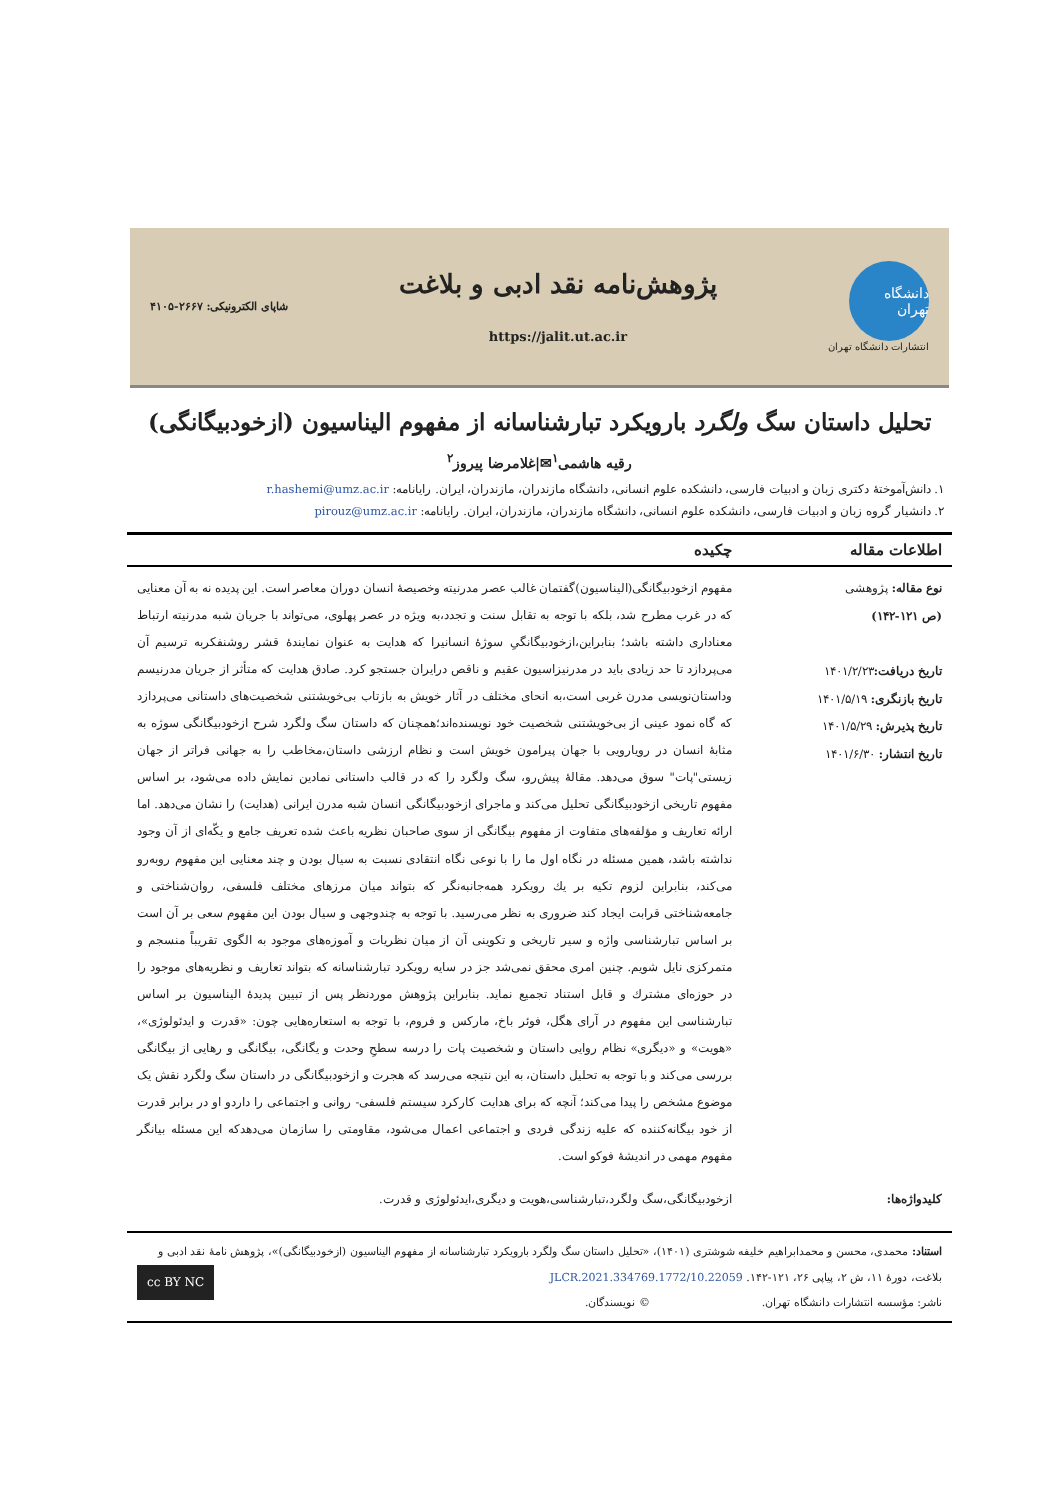دانشگاه تهران
انتشارات دانشگاه تهران
پژوهش‌نامه نقد ادبی و بلاغت
https://jalit.ut.ac.ir
شاپای الکترونیکی: ۲۶۶۷-۴۱۰۵
تحلیل داستان سگ ولگرد بارویکرد تبارشناسانه از مفهوم الیناسیون (ازخودبیگانگی)
رقیه هاشمی<sup>۱</sup>✉|غلامرضا پیروز<sup>۲</sup>
۱. دانش‌آموختهٔ دکتری زبان و ادبیات فارسی، دانشکده علوم انسانی، دانشگاه مازندران، مازندران، ایران. رایانامه: r.hashemi@umz.ac.ir
۲. دانشیار گروه زبان و ادبیات فارسی، دانشکده علوم انسانی، دانشگاه مازندران، مازندران، ایران. رایانامه: pirouz@umz.ac.ir
اطلاعات مقاله چکیده
نوع مقاله: پژوهشی
(ص ۱۲۱-۱۴۲)
تاریخ دریافت: ۱۴۰۱/۲/۲۳
تاریخ بازنگری: ۱۴۰۱/۵/۱۹
تاریخ پذیرش: ۱۴۰۱/۵/۲۹
تاریخ انتشار: ۱۴۰۱/۶/۳۰
مفهوم ازخودبیگانگی(الیناسیون)گفتمان غالب عصر مدرنیته وخصیصهٔ انسان دوران معاصر است. این پدیده نه به آن معنایی که در غرب مطرح شد، بلکه با توجه به تقابل سنت و تجدد،به ویژه در عصر پهلوی، می‌تواند با جریان شبه مدرنیته ارتباط معناداری داشته باشد؛ بنابراین،ازخودبیگانگیِ سوژهٔ انسانیرا که هدایت به عنوان نمایندهٔ قشر روشنفکربه ترسیم آن می‌پردازد تا حد زیادی باید در مدرنیزاسیون عقیم و ناقص درایران جستجو کرد. صادق هدایت که متأثر از جریان مدرنیسم وداستان‌نویسی مدرن غربی است،به انحای مختلف در آثار خویش به بازتاب بی‌خویشتنی شخصیت‌های داستانی می‌پردازد که گاه نمود عینی از بی‌خویشتنی شخصیت خود نویسنده‌اند؛همچنان که داستان سگ ولگرد شرح ازخودبیگانگی سوژه به مثابهٔ انسان در رویارویی با جهان پیرامون خویش است و نظام ارزشی داستان،مخاطب را به جهانی فراتر از جهان زیستی"پات" سوق می‌دهد. مقالهٔ پیش‌رو، سگ ولگرد را که در قالب داستانی نمادین نمایش داده می‌شود، بر اساس مفهوم تاریخی ازخودبیگانگی تحلیل می‌کند و ماجرای ازخودبیگانگی انسان شبه مدرن ایرانی (هدایت) را نشان می‌دهد. اما ارائه تعاریف و مؤلفه‌های متفاوت از مفهوم بیگانگی از سوی صاحبان نظریه باعث شده تعریف جامع و یکّه‌ای از آن وجود نداشته باشد، همین مسئله در نگاه اول ما را با نوعی نگاه انتقادی نسبت به سیال بودن و چند معنایی این مفهوم روبه‌رو می‌کند، بنابراین لزوم تکیه بر یك رویکرد همه‌جانبه‌نگر که بتواند میان مرزهای مختلف فلسفی، روان‌شناختی و جامعه‌شناختی قرابت ایجاد کند ضروری به نظر می‌رسید. با توجه به چندوجهی و سیال بودن این مفهوم سعی بر آن است بر اساس تبارشناسی واژه و سیر تاریخی و تکوینی آن از میان نظریات و آموزه‌های موجود به الگوی تقریباً منسجم و متمرکزی نایل شویم. چنین امری محقق نمی‌شد جز در سایه رویکرد تبارشناسانه که بتواند تعاریف و نظریه‌های موجود را در حوزه‌ای مشترك و قابل استناد تجمیع نماید. بنابراین پژوهش موردنظر پس از تبیین پدیدهٔ الیناسیون بر اساس تبارشناسی این مفهوم در آرای هگل، فوئر باخ، مارکس و فروم، با توجه به استعاره‌هایی چون: «قدرت و ایدئولوژی»، «هویت» و «دیگری» نظام روایی داستان و شخصیت پات را درسه سطحِ وحدت و یگانگی، بیگانگی و رهایی از بیگانگی بررسی می‌کند و با توجه به تحلیل داستان، به این نتیجه می‌رسد که هجرت و ازخودبیگانگی در داستان سگ ولگرد نقش یک موضوع مشخص را پیدا می‌کند؛ آنچه که برای هدایت کارکرد سیستم فلسفی- روانی و اجتماعی را داردو او در برابر قدرت از خود بیگانه‌کننده که علیه زندگی فردی و اجتماعی اعمال می‌شود، مقاومتی را سازمان می‌دهدکه این مسئله بیانگر مفهوم مهمی در اندیشهٔ فوکو است.
کلیدواژه‌ها:
ازخودبیگانگی،سگ ولگرد،تبارشناسی،هویت و دیگری،ایدئولوژی و قدرت.
استناد: محمدی، محسن و محمدابراهیم خلیفه شوشتری (۱۴۰۱)، «تحلیل داستان سگ ولگرد بارویکرد تبارشناسانه از مفهوم الیناسیون (ازخودبیگانگی)»، پژوهش نامهٔ نقد ادبی و بلاغت، دورهٔ ۱۱، ش ۲، پیاپی ۲۶، ۱۲۱-۱۴۲. 10.22059/JLCR.2021.334769.1772 cc BY NC
ناشر: مؤسسه انتشارات دانشگاه تهران. © نویسندگان.